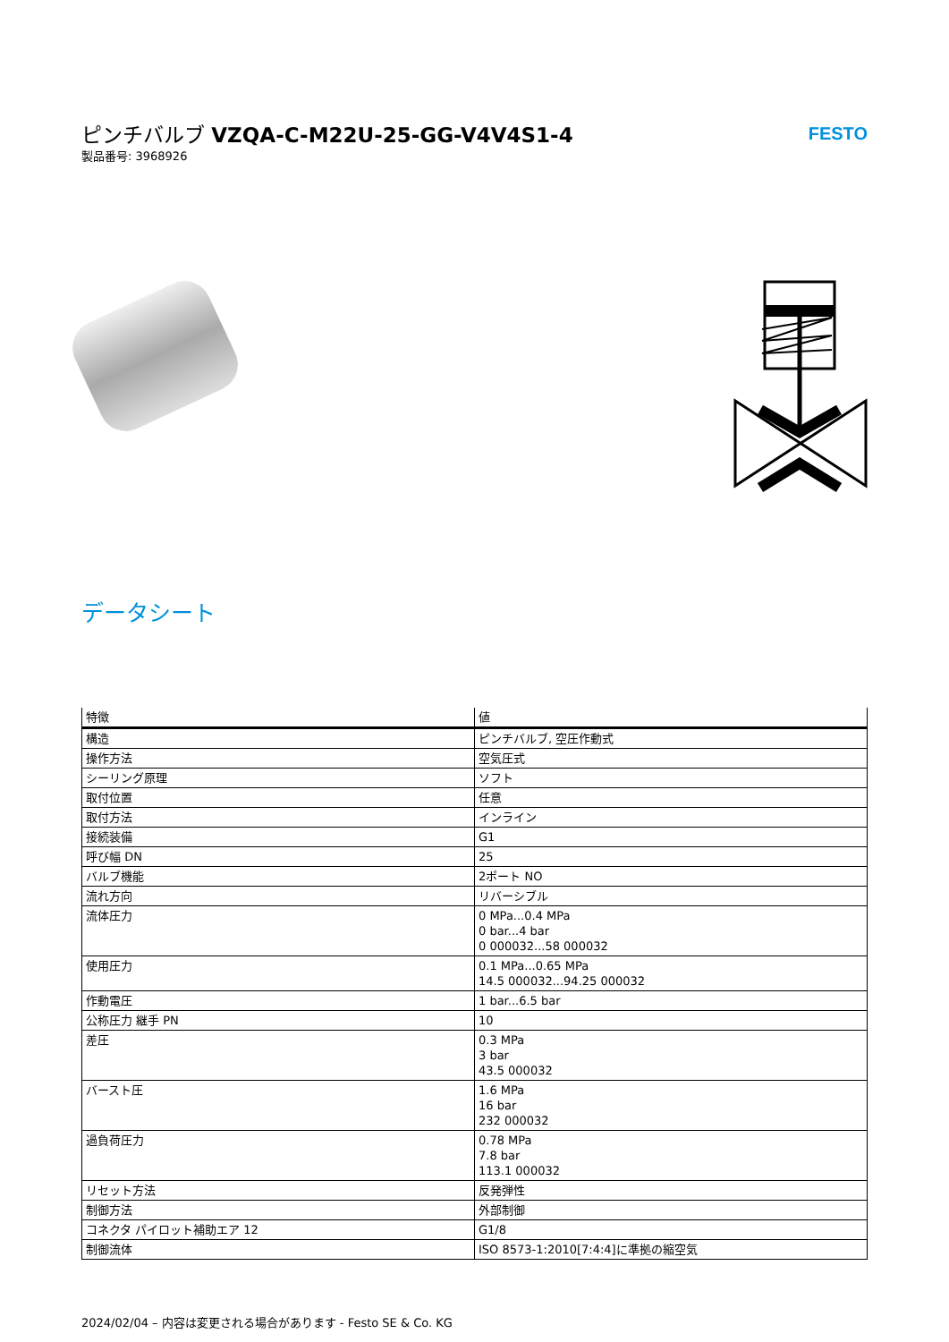ピンチバルブ VZQA-C-M22U-25-GG-V4V4S1-4
製品番号: 3968926
FESTO
データシート
| 特徴 | 値 |
| --- | --- |
| 構造 | ピンチバルブ, 空圧作動式 |
| 操作方法 | 空気圧式 |
| シーリング原理 | ソフト |
| 取付位置 | 任意 |
| 取付方法 | インライン |
| 接続装備 | G1 |
| 呼び幅 DN | 25 |
| バルブ機能 | 2ポート NO |
| 流れ方向 | リバーシブル |
| 流体圧力 | 0 MPa...0.4 MPa 0 bar...4 bar 0 000032...58 000032 |
| 使用圧力 | 0.1 MPa...0.65 MPa 14.5 000032...94.25 000032 |
| 作動電圧 | 1 bar...6.5 bar |
| 公称圧力 継手 PN | 10 |
| 差圧 | 0.3 MPa 3 bar 43.5 000032 |
| バースト圧 | 1.6 MPa 16 bar 232 000032 |
| 過負荷圧力 | 0.78 MPa 7.8 bar 113.1 000032 |
| リセット方法 | 反発弾性 |
| 制御方法 | 外部制御 |
| コネクタ パイロット補助エア 12 | G1/8 |
| 制御流体 | ISO 8573-1:2010[7:4:4]に準拠の縮空気 |
2024/02/04 – 内容は変更される場合があります - Festo SE & Co. KG